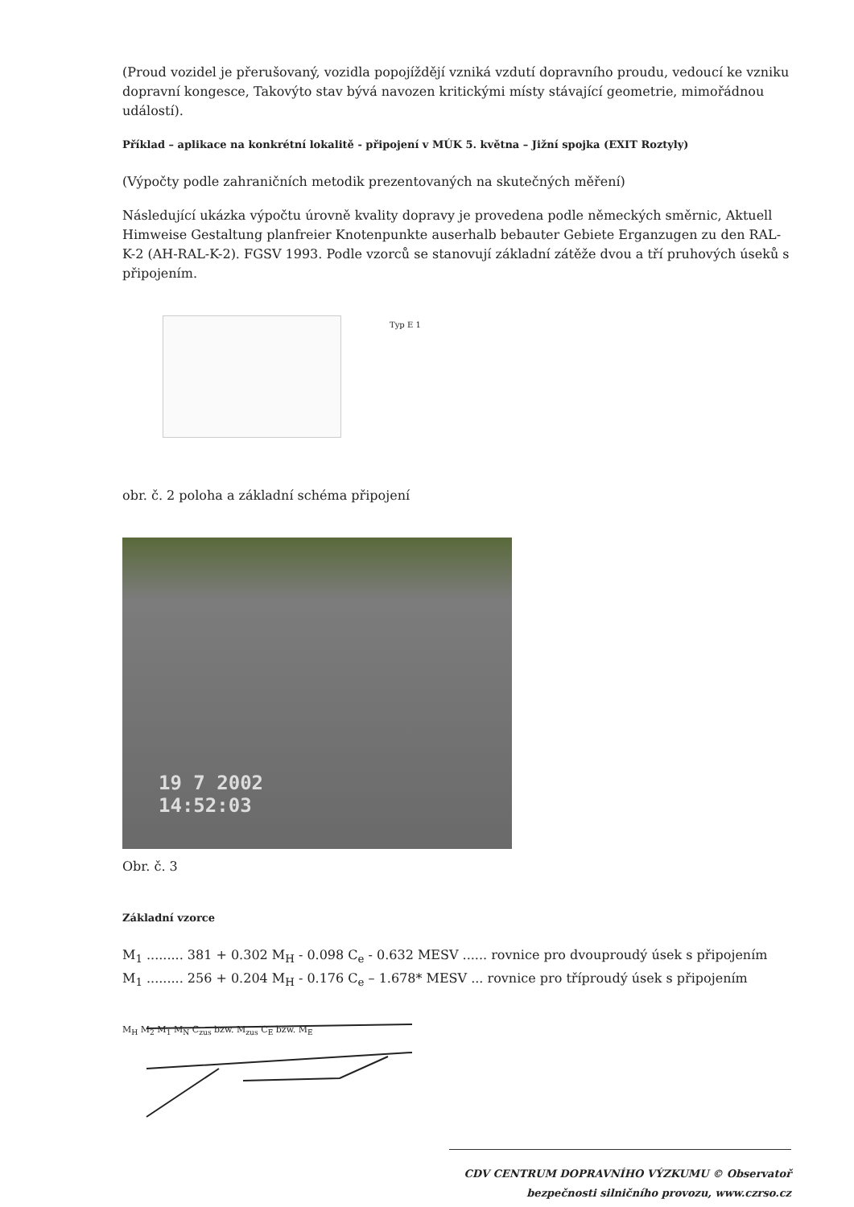(Proud vozidel je přerušovaný, vozidla popojíždějí vzniká vzdutí dopravního proudu, vedoucí ke vzniku dopravní kongesce, Takovýto stav bývá navozen kritickými místy stávající geometrie, mimořádnou událostí).
Příklad – aplikace na konkrétní lokalitě - připojení v MÚK 5. května – Jižní spojka (EXIT Roztyly)
(Výpočty podle zahraničních metodik prezentovaných na skutečných měření)
Následující ukázka výpočtu úrovně kvality dopravy je provedena podle německých směrnic, Aktuell Himweise Gestaltung planfreier Knotenpunkte auserhalb bebauter Gebiete Erganzugen zu den RAL-K-2 (AH-RAL-K-2). FGSV 1993. Podle vzorců se stanovují základní zátěže dvou a tří pruhových úseků s připojením.
Typ E 1
obr. č. 2 poloha a základní schéma připojení
19 7 2002
14:52:03
Obr. č. 3
Základní vzorce
M<sub>1</sub> ......... 381 + 0.302 M<sub>H</sub> - 0.098 C<sub>e</sub> - 0.632 MESV ...... rovnice pro dvouproudý úsek s připojením
M<sub>1</sub> ......... 256 + 0.204 M<sub>H</sub> - 0.176 C<sub>e</sub> – 1.678* MESV ... rovnice pro tříproudý úsek s připojením
M<sub>H</sub> M<sub>2</sub> M<sub>1</sub> M<sub>N</sub> C<sub>zus</sub> bzw. M<sub>zus</sub> C<sub>E</sub> bzw. M<sub>E</sub>
CDV CENTRUM DOPRAVNÍHO VÝZKUMU © Observatoř bezpečnosti silničního provozu, www.czrso.cz